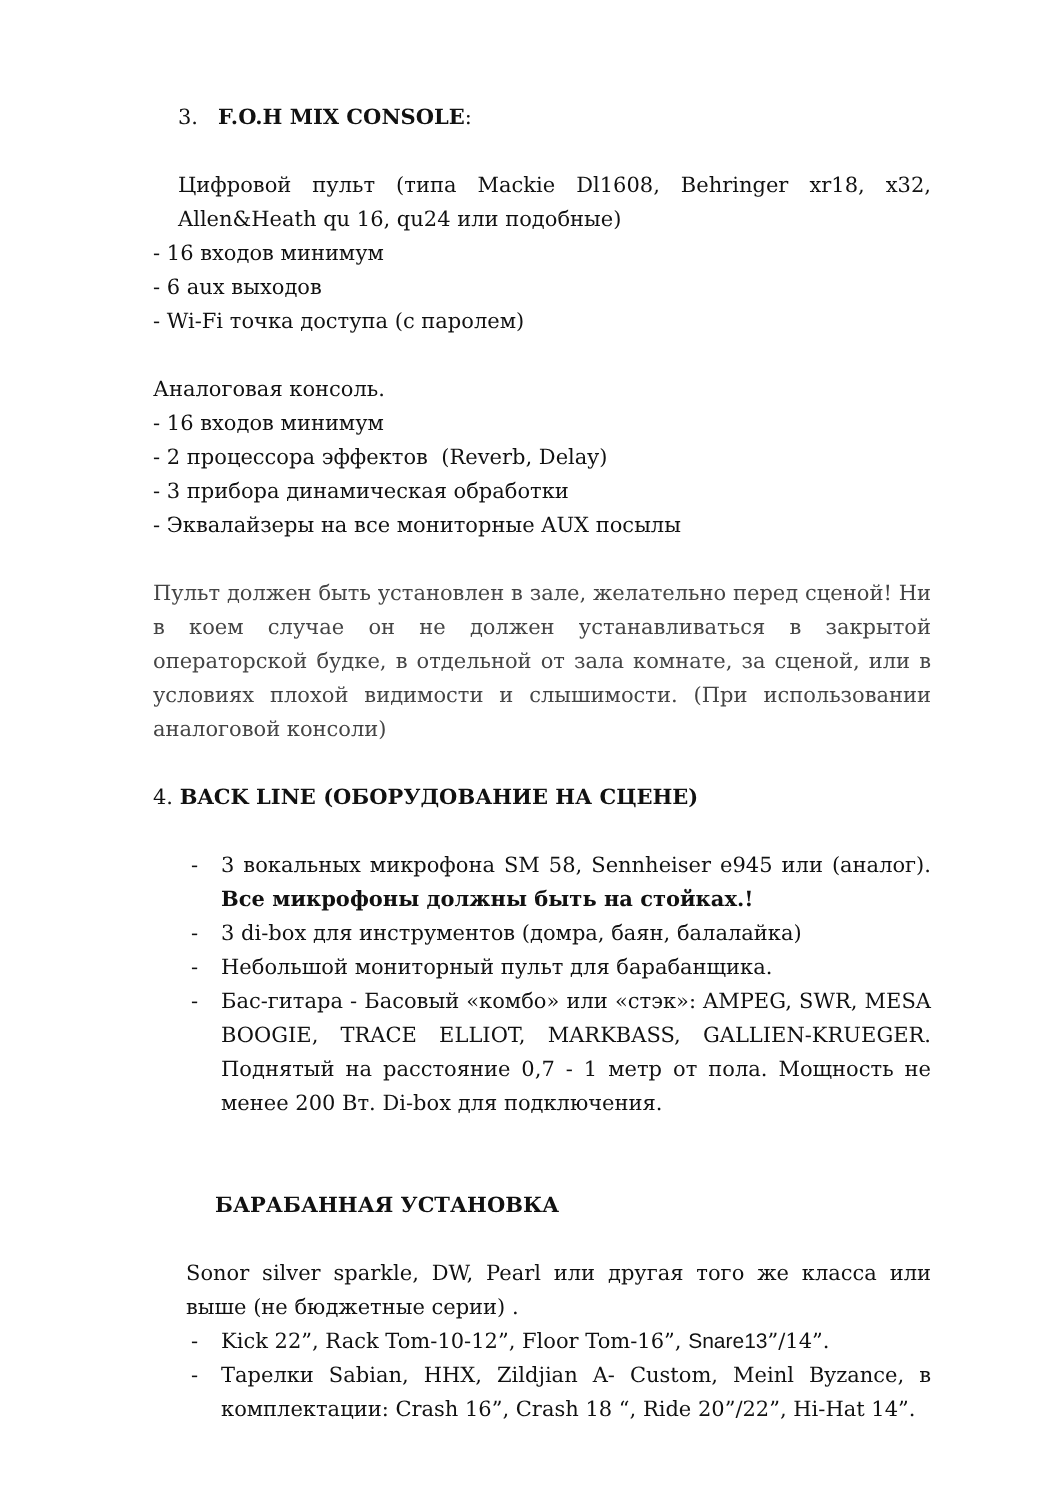3. F.O.H MIX CONSOLE:
Цифровой пульт (типа Mackie Dl1608, Behringer xr18, x32, Allen&Heath qu 16, qu24 или подобные)
- 16 входов минимум
- 6 aux выходов
- Wi-Fi точка доступа (с паролем)
Аналоговая консоль.
- 16 входов минимум
- 2 процессора эффектов (Reverb, Delay)
- 3 прибора динамическая обработки
- Эквалайзеры на все мониторные AUX посылы
Пульт должен быть установлен в зале, желательно перед сценой! Ни в коем случае он не должен устанавливаться в закрытой операторской будке, в отдельной от зала комнате, за сценой, или в условиях плохой видимости и слышимости. (При использовании аналоговой консоли)
4. BACK LINE (ОБОРУДОВАНИЕ НА СЦЕНЕ)
- 3 вокальных микрофона SM 58, Sennheiser e945 или (аналог). Все микрофоны должны быть на стойках.!
- 3 di-box для инструментов (домра, баян, балалайка)
- Небольшой мониторный пульт для барабанщика.
- Бас-гитара - Басовый «комбо» или «стэк»: AMPEG, SWR, MESA BOOGIE, TRACE ELLIOT, MARKBASS, GALLIEN-KRUEGER. Поднятый на расстояние 0,7 - 1 метр от пола. Мощность не менее 200 Вт. Di-box для подключения.
БАРАБАННАЯ УСТАНОВКА
Sonor silver sparkle, DW, Pearl или другая того же класса или выше (не бюджетные серии) .
- Kick 22”, Rack Tom-10-12”, Floor Tom-16”, Snare13”/14”.
- Тарелки Sabian, HHX, Zildjian A- Custom, Meinl Byzance, в комплектации: Crash 16”, Crash 18 “, Ride 20”/22”, Hi-Hat 14”.